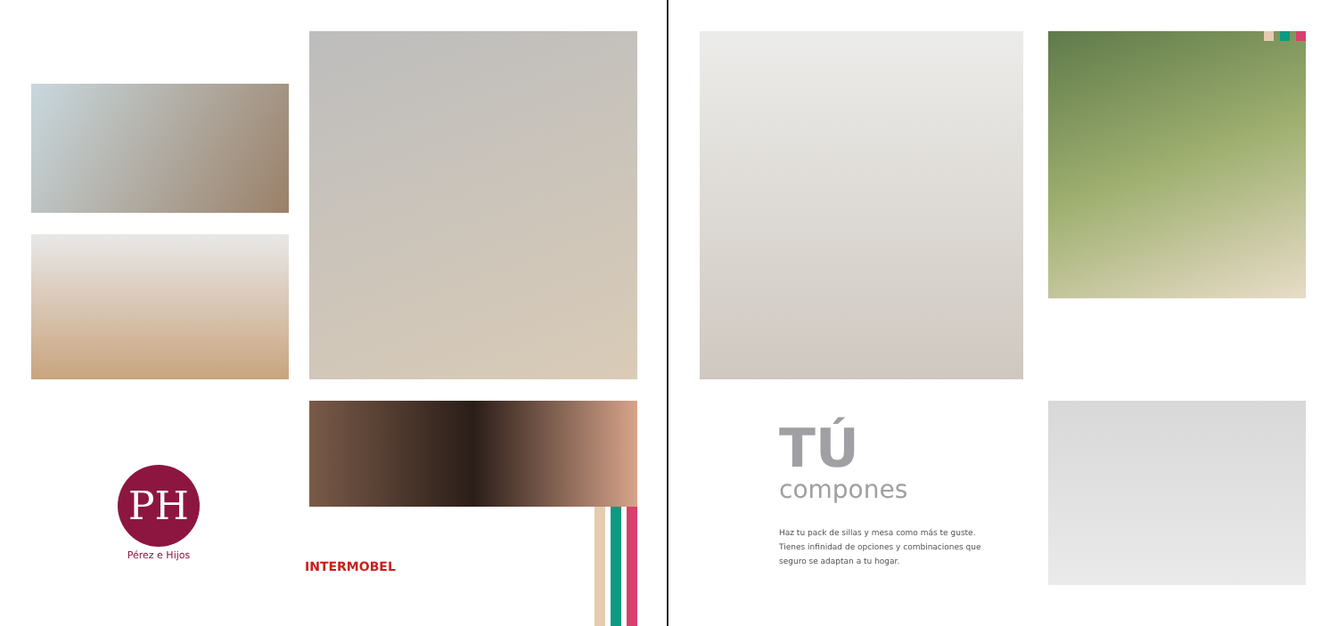PH
Pérez e Hijos
INTERMOBEL
TÚ
compones
Haz tu pack de sillas y mesa como más te guste.
Tienes infinidad de opciones y combinaciones que seguro se adaptan a tu hogar.